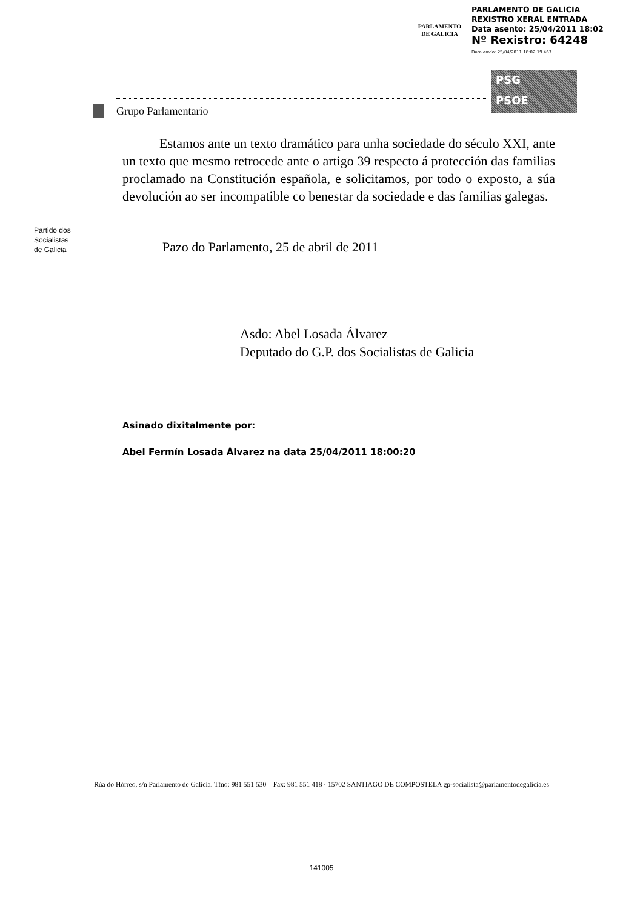PARLAMENTO
DE GALICIA
PARLAMENTO DE GALICIA
REXISTRO XERAL ENTRADA
Data asento: 25/04/2011 18:02
Nº Rexistro: 64248
Data envío: 25/04/2011 18:02:19.467
PSG
PSOE
Grupo Parlamentario
Partido dos
Socialistas
de Galicia
Estamos ante un texto dramático para unha sociedade do século XXI, ante un texto que mesmo retrocede ante o artigo 39 respecto á protección das familias proclamado na Constitución española, e solicitamos, por todo o exposto, a súa devolución ao ser incompatible co benestar da sociedade e das familias galegas.
Pazo do Parlamento, 25 de abril de 2011
Asdo: Abel Losada Álvarez
Deputado do G.P. dos Socialistas de Galicia
Asinado dixitalmente por:
Abel Fermín Losada Álvarez na data 25/04/2011 18:00:20
Rúa do Hórreo, s/n Parlamento de Galicia. Tfno: 981 551 530 – Fax: 981 551 418 · 15702 SANTIAGO DE COMPOSTELA gp-socialista@parlamentodegalicia.es
141005